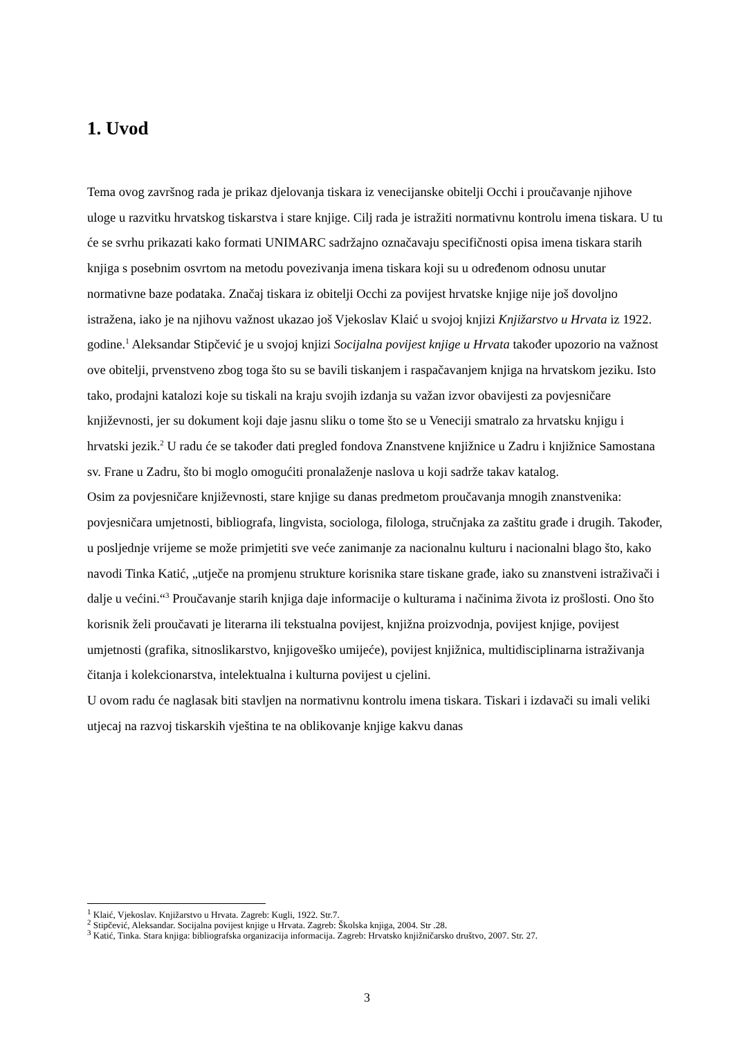1. Uvod
Tema ovog završnog rada je prikaz djelovanja tiskara iz venecijanske obitelji Occhi i proučavanje njihove uloge u razvitku hrvatskog tiskarstva i stare knjige. Cilj rada je istražiti normativnu kontrolu imena tiskara. U tu će se svrhu prikazati kako formati UNIMARC sadržajno označavaju specifičnosti opisa imena tiskara starih knjiga s posebnim osvrtom na metodu povezivanja imena tiskara koji su u određenom odnosu unutar normativne baze podataka. Značaj tiskara iz obitelji Occhi za povijest hrvatske knjige nije još dovoljno istražena, iako je na njihovu važnost ukazao još Vjekoslav Klaić u svojoj knjizi Knjižarstvo u Hrvata iz 1922. godine.<sup>1</sup> Aleksandar Stipčević je u svojoj knjizi Socijalna povijest knjige u Hrvata također upozorio na važnost ove obitelji, prvenstveno zbog toga što su se bavili tiskanjem i raspačavanjem knjiga na hrvatskom jeziku. Isto tako, prodajni katalozi koje su tiskali na kraju svojih izdanja su važan izvor obavijesti za povjesničare književnosti, jer su dokument koji daje jasnu sliku o tome što se u Veneciji smatralo za hrvatsku knjigu i hrvatski jezik.<sup>2</sup> U radu će se također dati pregled fondova Znanstvene knjižnice u Zadru i knjižnice Samostana sv. Frane u Zadru, što bi moglo omogućiti pronalaženje naslova u koji sadrže takav katalog.
Osim za povjesničare književnosti, stare knjige su danas predmetom proučavanja mnogih znanstvenika: povjesničara umjetnosti, bibliografa, lingvista, sociologa, filologa, stručnjaka za zaštitu građe i drugih. Također, u posljednje vrijeme se može primjetiti sve veće zanimanje za nacionalnu kulturu i nacionalni blago što, kako navodi Tinka Katić, „utječe na promjenu strukture korisnika stare tiskane građe, iako su znanstveni istraživači i dalje u većini.“<sup>3</sup> Proučavanje starih knjiga daje informacije o kulturama i načinima života iz prošlosti. Ono što korisnik želi proučavati je literarna ili tekstualna povijest, knjižna proizvodnja, povijest knjige, povijest umjetnosti (grafika, sitnoslikarstvo, knjigoveško umijeće), povijest knjižnica, multidisciplinarna istraživanja čitanja i kolekcionarstva, intelektualna i kulturna povijest u cjelini.
U ovom radu će naglasak biti stavljen na normativnu kontrolu imena tiskara. Tiskari i izdavači su imali veliki utjecaj na razvoj tiskarskih vještina te na oblikovanje knjige kakvu danas
<sup>1</sup> Klaić, Vjekoslav. Knjižarstvo u Hrvata. Zagreb: Kugli, 1922. Str.7.
<sup>2</sup> Stipčević, Aleksandar. Socijalna povijest knjige u Hrvata. Zagreb: Školska knjiga, 2004. Str .28.
<sup>3</sup> Katić, Tinka. Stara knjiga: bibliografska organizacija informacija. Zagreb: Hrvatsko knjižničarsko društvo, 2007. Str. 27.
3